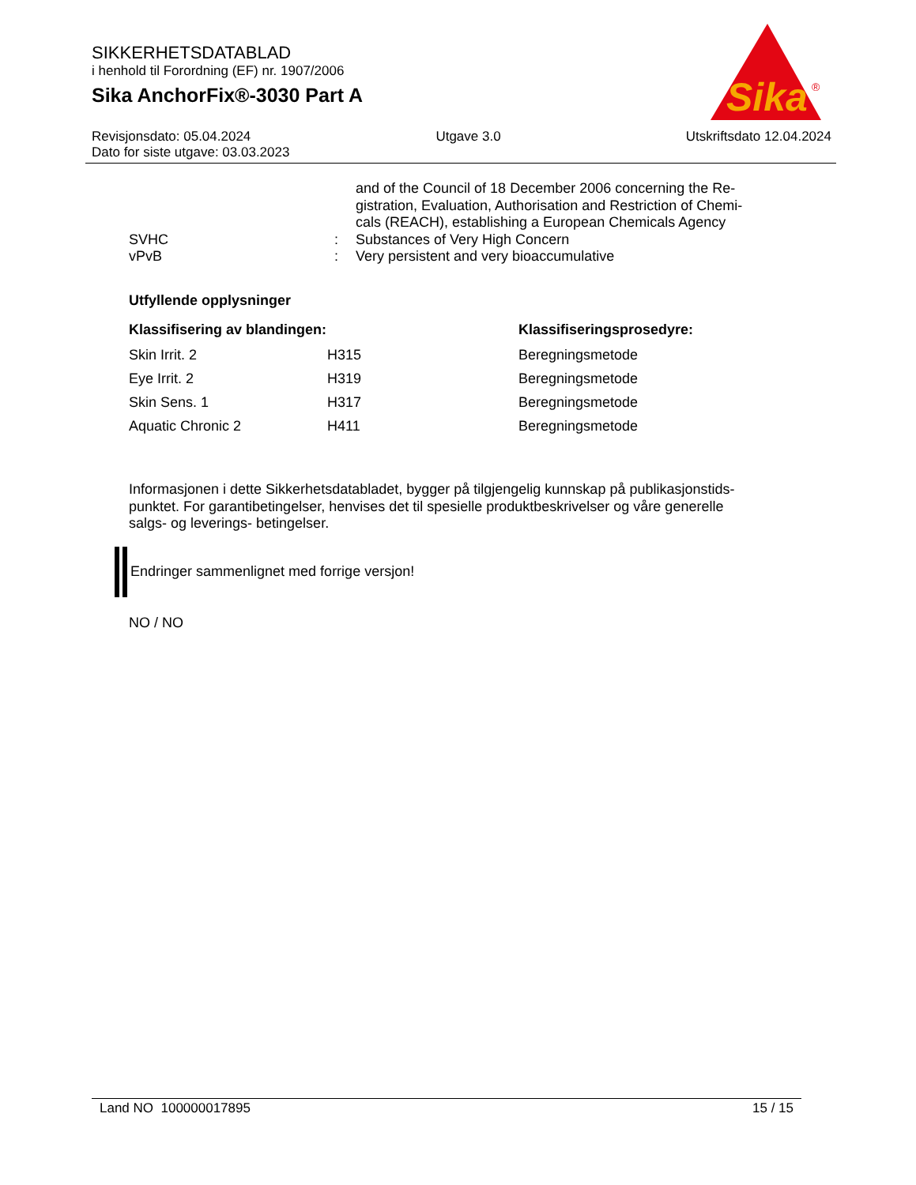SIKKERHETSDATABLAD
i henhold til Forordning (EF) nr. 1907/2006
Sika AnchorFix®-3030 Part A
Sika
®
Revisjonsdato: 05.04.2024 Utgave 3.0 Utskriftsdato 12.04.2024
Dato for siste utgave: 03.03.2023
| | | and of the Council of 18 December 2006 concerning the Re- gistration, Evaluation, Authorisation and Restriction of Chemi- cals (REACH), establishing a European Chemicals Agency |
| SVHC | : | Substances of Very High Concern |
| vPvB | : | Very persistent and very bioaccumulative |
Utfyllende opplysninger
| Klassifisering av blandingen: | | Klassifiseringsprosedyre: |
| --- | --- | --- |
| Skin Irrit. 2 | H315 | Beregningsmetode |
| Eye Irrit. 2 | H319 | Beregningsmetode |
| Skin Sens. 1 | H317 | Beregningsmetode |
| Aquatic Chronic 2 | H411 | Beregningsmetode |
Informasjonen i dette Sikkerhetsdatabladet, bygger på tilgjengelig kunnskap på publikasjonstids-
punktet. For garantibetingelser, henvises det til spesielle produktbeskrivelser og våre generelle
salgs- og leverings- betingelser.
Endringer sammenlignet med forrige versjon!
NO / NO
Land NO 100000017895 15 / 15